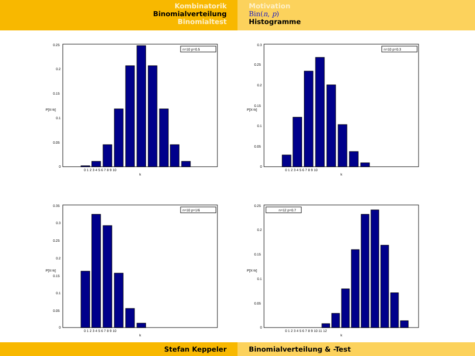Kombinatorik
Binomialverteilung
Binomialtest
Motivation
Bin(n, p)
Histogramme
n=10 p=0.5
0.25
0.2
0.15
0.1
0.05
0
0 1 2 3 4 5 6 7 8 9 10
k
P[X=k]
n=10 p=0.3
0.3
0.25
0.2
0.15
0.1
0.05
0
0 1 2 3 4 5 6 7 8 9 10
k
P[X=k]
n=10 p=1/6
0.35
0.3
0.25
0.2
0.15
0.1
0.05
0
0 1 2 3 4 5 6 7 8 9 10
k
P[X=k]
n=12 p=0.7
0.25
0.2
0.15
0.1
0.05
0
0 1 2 3 4 5 6 7 8 9 10 11 12
k
P[X=k]
Stefan Keppeler Binomialverteilung & -Test